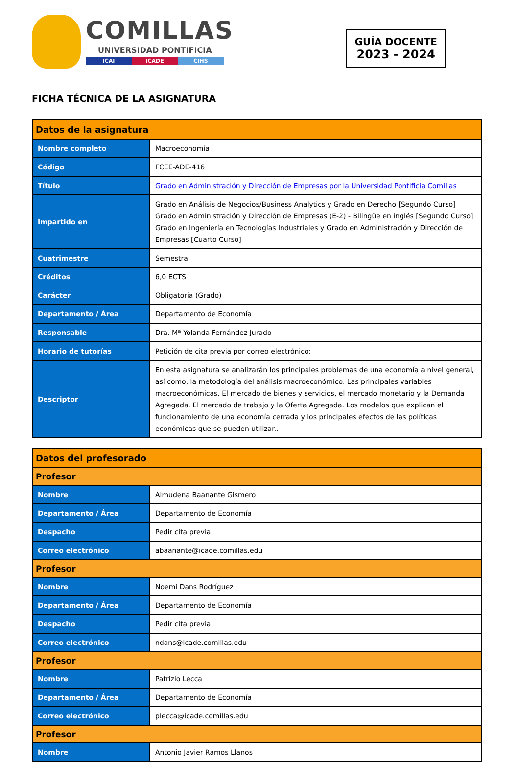COMILLAS
UNIVERSIDAD PONTIFICIA
ICAI ICADE CIHS
GUÍA DOCENTE
2023 - 2024
FICHA TÉCNICA DE LA ASIGNATURA
| Datos de la asignatura | |
| --- | --- |
| Nombre completo | Macroeconomía |
| Código | FCEE-ADE-416 |
| Título | Grado en Administración y Dirección de Empresas por la Universidad Pontificia Comillas |
| Impartido en | Grado en Análisis de Negocios/Business Analytics y Grado en Derecho [Segundo Curso] Grado en Administración y Dirección de Empresas (E-2) - Bilingüe en inglés [Segundo Curso] Grado en Ingeniería en Tecnologías Industriales y Grado en Administración y Dirección de Empresas [Cuarto Curso] |
| Cuatrimestre | Semestral |
| Créditos | 6,0 ECTS |
| Carácter | Obligatoria (Grado) |
| Departamento / Área | Departamento de Economía |
| Responsable | Dra. Mª Yolanda Fernández Jurado |
| Horario de tutorías | Petición de cita previa por correo electrónico: |
| Descriptor | En esta asignatura se analizarán los principales problemas de una economía a nivel general, así como, la metodología del análisis macroeconómico. Las principales variables macroeconómicas. El mercado de bienes y servicios, el mercado monetario y la Demanda Agregada. El mercado de trabajo y la Oferta Agregada. Los modelos que explican el funcionamiento de una economía cerrada y los principales efectos de las políticas económicas que se pueden utilizar.. |
| Datos del profesorado | |
| --- | --- |
| Profesor | |
| Nombre | Almudena Baanante Gismero |
| Departamento / Área | Departamento de Economía |
| Despacho | Pedir cita previa |
| Correo electrónico | abaanante@icade.comillas.edu |
| Profesor | |
| Nombre | Noemi Dans Rodríguez |
| Departamento / Área | Departamento de Economía |
| Despacho | Pedir cita previa |
| Correo electrónico | ndans@icade.comillas.edu |
| Profesor | |
| Nombre | Patrizio Lecca |
| Departamento / Área | Departamento de Economía |
| Correo electrónico | plecca@icade.comillas.edu |
| Profesor | |
| Nombre | Antonio Javier Ramos Llanos |